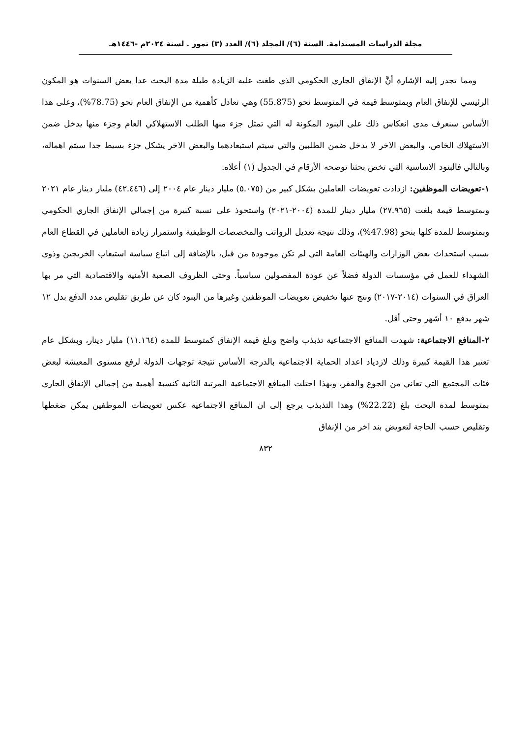مجلة الدراسات المستدامة. السنة (٦)/ المجلد (٦)/ العدد (٣) تموز . لسنة ٢٠٢٤م -١٤٤٦هـ
ومما تجدر إليه الإشارة أنَّ الإنفاق الجاري الحكومي الذي طغت عليه الزيادة طيلة مدة البحث عدا بعض السنوات هو المكون الرئيسي للإنفاق العام وبمتوسط قيمة في المتوسط نحو (55.875) وهي تعادل كأهمية من الإنفاق العام نحو (78.75%)، وعلى هذا الأساس سنعرف مدى انعكاس ذلك على البنود المكونة له التي تمثل جزء منها الطلب الاستهلاكي العام وجزء منها يدخل ضمن الاستهلاك الخاص، والبعض الاخر لا يدخل ضمن الطلبين والتي سيتم استبعادهما والبعض الاخر يشكل جزء بسيط جدا سيتم اهماله، وبالتالي فالبنود الاساسية التي تخص بحثنا توضحه الأرقام في الجدول (١) أعلاه.
١-تعويضات الموظفين: ازدادت تعويضات العاملين بشكل كبير من (٥.٠٧٥) مليار دينار عام ٢٠٠٤ إلى (٤٢.٤٤٦) مليار دينار عام ٢٠٢١ وبمتوسط قيمة بلغت (٢٧.٩٦٥) مليار دينار للمدة (٢٠٠٤-٢٠٢١) واستحوذ على نسبة كبيرة من إجمالي الإنفاق الجاري الحكومي وبمتوسط للمدة كلها بنحو (47.98%)، وذلك نتيجة تعديل الرواتب والمخصصات الوظيفية واستمرار زيادة العاملين في القطاع العام بسبب استحداث بعض الوزارات والهيئات العامة التي لم تكن موجودة من قبل، بالإضافة إلى اتباع سياسة استيعاب الخريجين وذوي الشهداء للعمل في مؤسسات الدولة فضلاً عن عودة المفصولين سياسياً. وحتى الظروف الصعبة الأمنية والاقتصادية التي مر بها العراق في السنوات (٢٠١٤-٢٠١٧) ونتج عنها تخفيض تعويضات الموظفين وغيرها من البنود كان عن طريق تقليص مدد الدفع بدل ١٢ شهر يدفع ١٠ أشهر وحتى أقل.
٢-المنافع الاجتماعية: شهدت المنافع الاجتماعية تذبذب واضح وبلغ قيمة الإنفاق كمتوسط للمدة (١١.١٦٤) مليار دينار، وبشكل عام تعتبر هذا القيمة كبيرة وذلك لازدياد اعداد الحماية الاجتماعية بالدرجة الأساس نتيجة توجهات الدولة لرفع مستوى المعيشة لبعض فئات المجتمع التي تعاني من الجوع والفقر، وبهذا احتلت المنافع الاجتماعية المرتبة الثانية كنسبة أهمية من إجمالي الإنفاق الجاري بمتوسط لمدة البحث بلغ (22.22%) وهذا التذبذب يرجع إلى ان المنافع الاجتماعية عكس تعويضات الموظفين يمكن ضغطها وتقليص حسب الحاجة لتعويض بند اخر من الإنفاق
٨٣٢